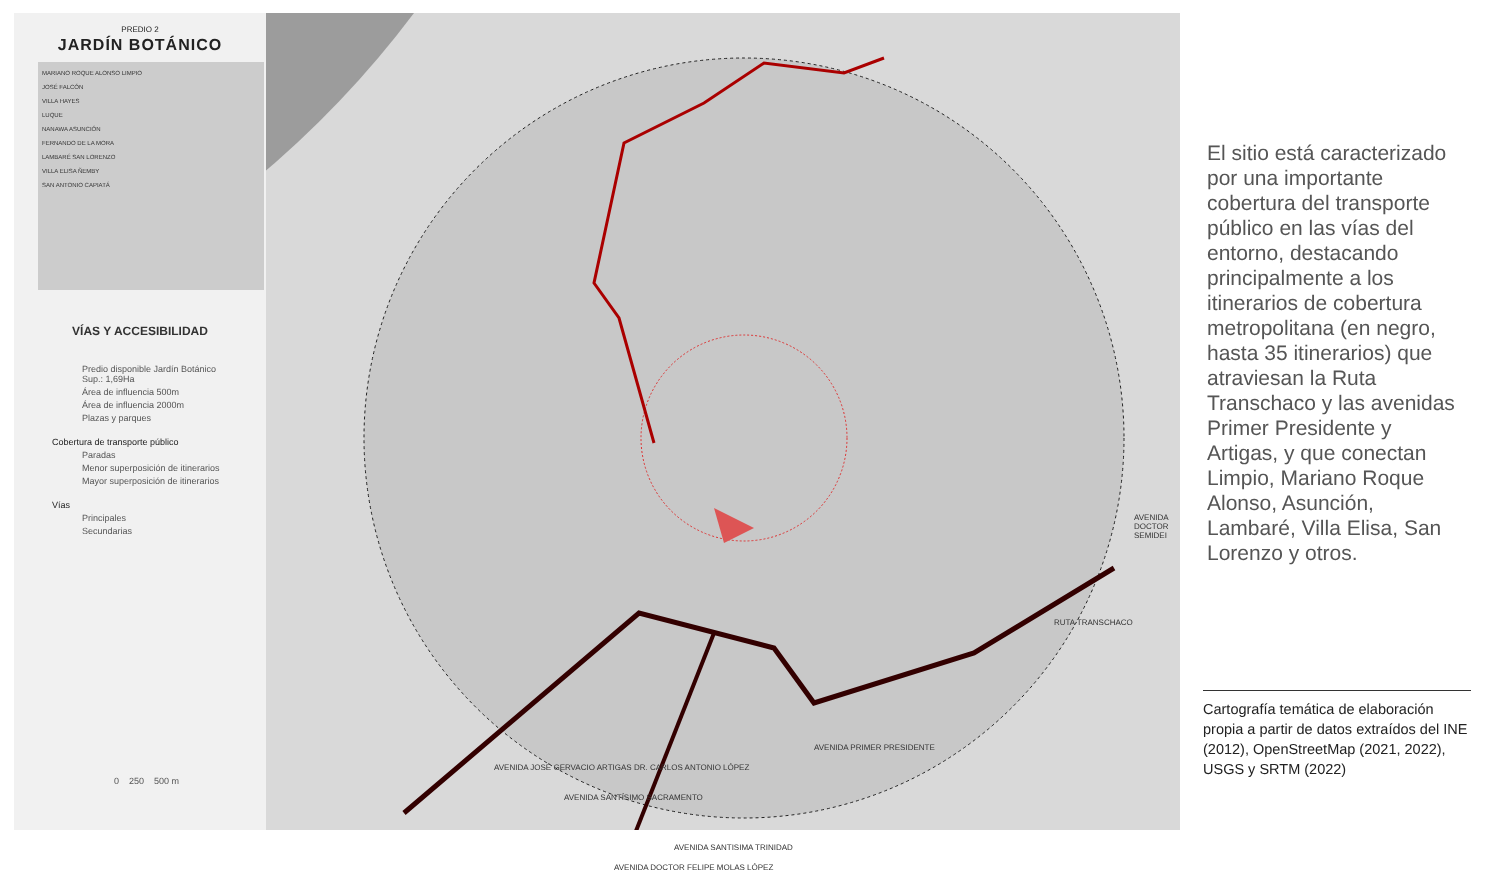RUTA TRANSCHACO
AVENIDA PRIMER PRESIDENTE
AVENIDA SANTISIMA TRINIDAD
AVENIDA JOSÉ GERVACIO ARTIGAS DR. CARLOS ANTONIO LÓPEZ
AVENIDA DOCTOR FELIPE MOLAS LÓPEZ
AVENIDA SANTÍSIMO SACRAMENTO
AVENIDA DOCTOR SEMIDEI
PREDIO 2
JARDÍN BOTÁNICO
MARIANO ROQUE ALONSO LIMPIO
JOSÉ FALCÓN
VILLA HAYES
LUQUE
NANAWA ASUNCIÓN
FERNANDO DE LA MORA
LAMBARÉ SAN LORENZO
VILLA ELISA ÑEMBY
SAN ANTONIO CAPIATÁ
VÍAS Y ACCESIBILIDAD
Predio disponible Jardín Botánico
Sup.: 1,69Ha
Área de influencia 500m
Área de influencia 2000m
Plazas y parques
Cobertura de transporte público
Paradas
Menor superposición de itinerarios
Mayor superposición de itinerarios
Vías
Principales
Secundarias
0 250 500 m
El sitio está caracterizado por una importante cobertura del transporte público en las vías del entorno, destacando principalmente a los itinerarios de cobertura metropolitana (en negro, hasta 35 itinerarios) que atraviesan la Ruta Transchaco y las avenidas Primer Presidente y Artigas, y que conectan Limpio, Mariano Roque Alonso, Asunción, Lambaré, Villa Elisa, San Lorenzo y otros.
Cartografía temática de elaboración propia a partir de datos extraídos del INE (2012), OpenStreetMap (2021, 2022), USGS y SRTM (2022)